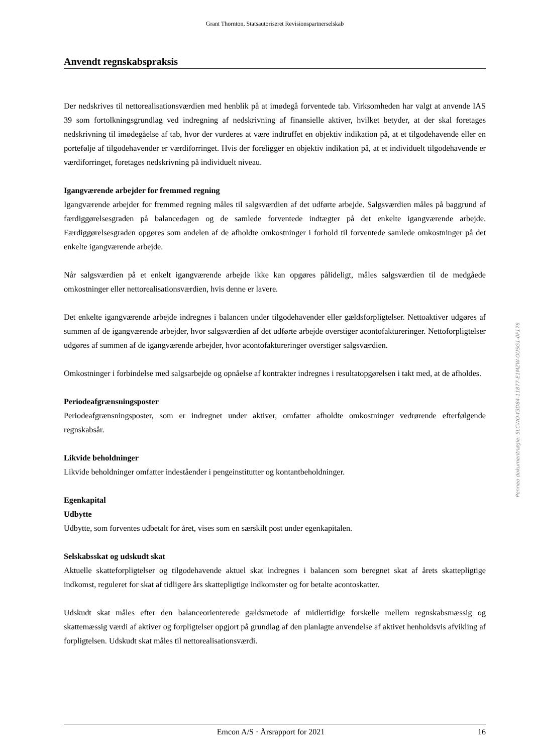Grant Thornton, Statsautoriseret Revisionspartnerselskab
Anvendt regnskabspraksis
Der nedskrives til nettorealisationsværdien med henblik på at imødegå forventede tab. Virksomheden har valgt at anvende IAS 39 som fortolkningsgrundlag ved indregning af nedskrivning af finansielle aktiver, hvilket betyder, at der skal foretages nedskrivning til imødegåelse af tab, hvor der vurderes at være indtruffet en objektiv indikation på, at et tilgodehavende eller en portefølje af tilgodehavender er værdiforringet. Hvis der foreligger en objektiv indikation på, at et individuelt tilgodehavende er værdiforringet, foretages nedskrivning på individuelt niveau.
Igangværende arbejder for fremmed regning
Igangværende arbejder for fremmed regning måles til salgsværdien af det udførte arbejde. Salgsværdien måles på baggrund af færdiggørelsesgraden på balancedagen og de samlede forventede indtægter på det enkelte igangværende arbejde. Færdiggørelsesgraden opgøres som andelen af de afholdte omkostninger i forhold til forventede samlede omkostninger på det enkelte igangværende arbejde.
Når salgsværdien på et enkelt igangværende arbejde ikke kan opgøres pålideligt, måles salgsværdien til de medgåede omkostninger eller nettorealisationsværdien, hvis denne er lavere.
Det enkelte igangværende arbejde indregnes i balancen under tilgodehavender eller gældsforpligtelser. Nettoaktiver udgøres af summen af de igangværende arbejder, hvor salgsværdien af det udførte arbejde overstiger acontofaktureringer. Nettoforpligtelser udgøres af summen af de igangværende arbejder, hvor acontofaktureringer overstiger salgsværdien.
Omkostninger i forbindelse med salgsarbejde og opnåelse af kontrakter indregnes i resultatopgørelsen i takt med, at de afholdes.
Periodeafgrænsningsposter
Periodeafgrænsningsposter, som er indregnet under aktiver, omfatter afholdte omkostninger vedrørende efterfølgende regnskabsår.
Likvide beholdninger
Likvide beholdninger omfatter indeståender i pengeinstitutter og kontantbeholdninger.
Egenkapital
Udbytte
Udbytte, som forventes udbetalt for året, vises som en særskilt post under egenkapitalen.
Selskabsskat og udskudt skat
Aktuelle skatteforpligtelser og tilgodehavende aktuel skat indregnes i balancen som beregnet skat af årets skattepligtige indkomst, reguleret for skat af tidligere års skattepligtige indkomster og for betalte acontoskatter.
Udskudt skat måles efter den balanceorienterede gældsmetode af midlertidige forskelle mellem regnskabsmæssig og skattemæssig værdi af aktiver og forpligtelser opgjort på grundlag af den planlagte anvendelse af aktivet henholdsvis afvikling af forpligtelsen. Udskudt skat måles til nettorealisationsværdi.
Penneo dokumentnøgle: 5LCWO-Y3D84-11877-E1MZW-OUSG1-0F176
Emcon A/S · Årsrapport for 2021 16